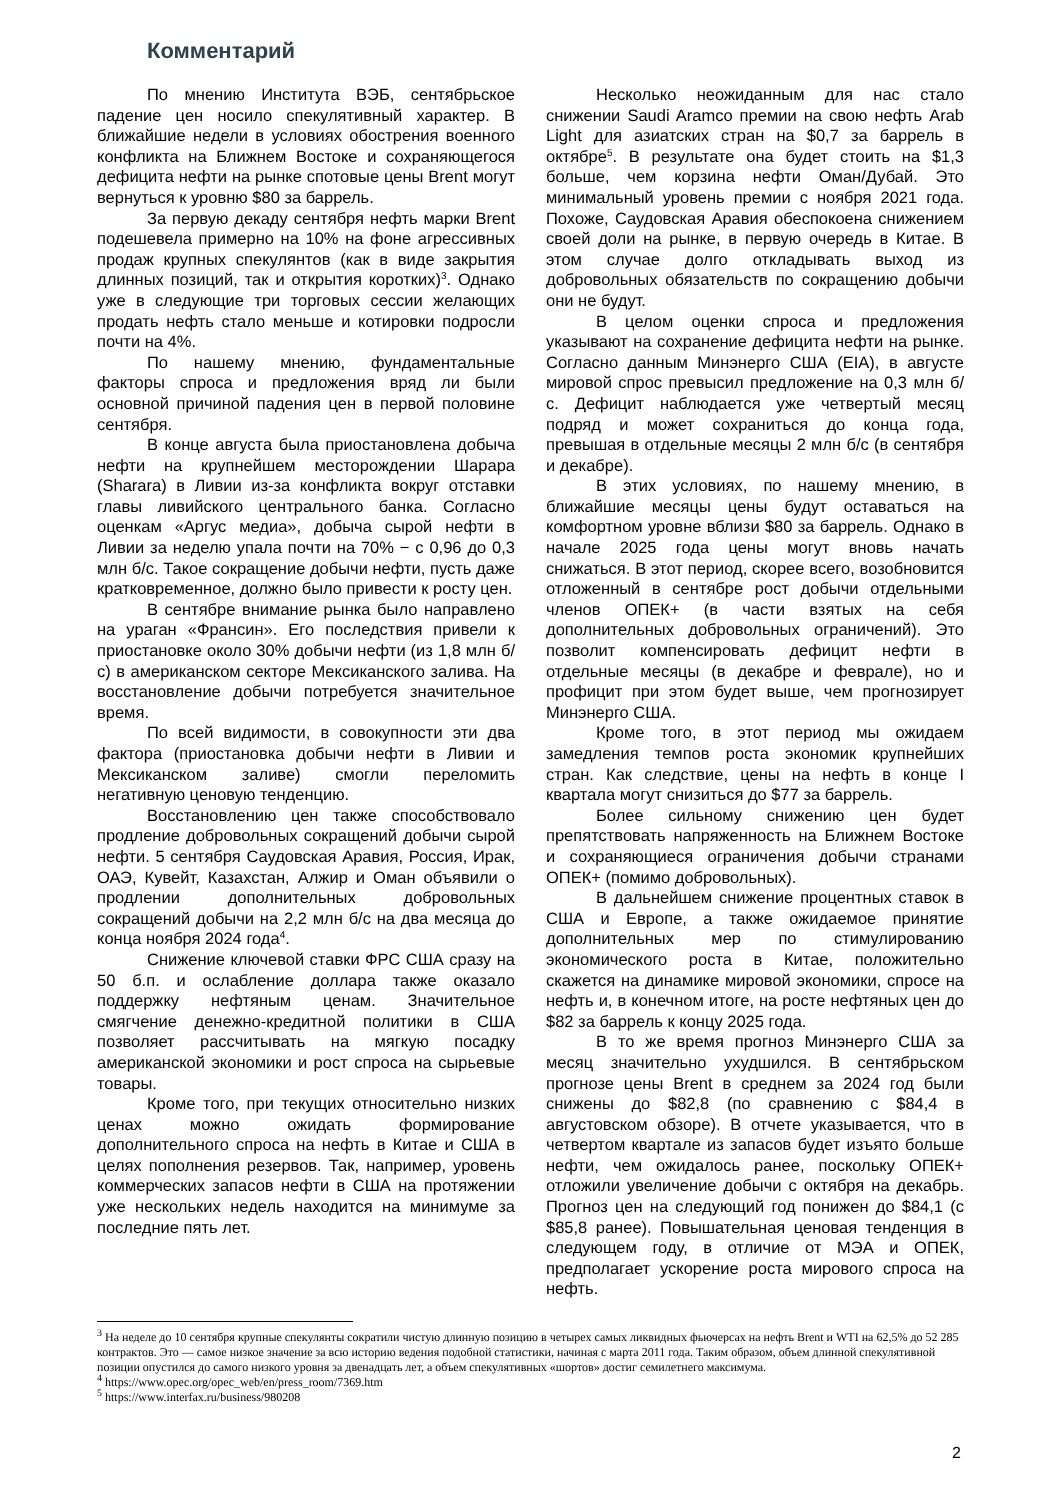Комментарий
По мнению Института ВЭБ, сентябрьское падение цен носило спекулятивный характер. В ближайшие недели в условиях обострения военного конфликта на Ближнем Востоке и сохраняющегося дефицита нефти на рынке спотовые цены Brent могут вернуться к уровню $80 за баррель.
За первую декаду сентября нефть марки Brent подешевела примерно на 10% на фоне агрессивных продаж крупных спекулянтов (как в виде закрытия длинных позиций, так и открытия коротких)<sup>3</sup>. Однако уже в следующие три торговых сессии желающих продать нефть стало меньше и котировки подросли почти на 4%.
По нашему мнению, фундаментальные факторы спроса и предложения вряд ли были основной причиной падения цен в первой половине сентября.
В конце августа была приостановлена добыча нефти на крупнейшем месторождении Шарара (Sharara) в Ливии из-за конфликта вокруг отставки главы ливийского центрального банка. Согласно оценкам «Аргус медиа», добыча сырой нефти в Ливии за неделю упала почти на 70% − с 0,96 до 0,3 млн б/с. Такое сокращение добычи нефти, пусть даже кратковременное, должно было привести к росту цен.
В сентябре внимание рынка было направлено на ураган «Франсин». Его последствия привели к приостановке около 30% добычи нефти (из 1,8 млн б/с) в американском секторе Мексиканского залива. На восстановление добычи потребуется значительное время.
По всей видимости, в совокупности эти два фактора (приостановка добычи нефти в Ливии и Мексиканском заливе) смогли переломить негативную ценовую тенденцию.
Восстановлению цен также способствовало продление добровольных сокращений добычи сырой нефти. 5 сентября Саудовская Аравия, Россия, Ирак, ОАЭ, Кувейт, Казахстан, Алжир и Оман объявили о продлении дополнительных добровольных сокращений добычи на 2,2 млн б/с на два месяца до конца ноября 2024 года<sup>4</sup>.
Снижение ключевой ставки ФРС США сразу на 50 б.п. и ослабление доллара также оказало поддержку нефтяным ценам. Значительное смягчение денежно-кредитной политики в США позволяет рассчитывать на мягкую посадку американской экономики и рост спроса на сырьевые товары.
Кроме того, при текущих относительно низких ценах можно ожидать формирование дополнительного спроса на нефть в Китае и США в целях пополнения резервов. Так, например, уровень коммерческих запасов нефти в США на протяжении уже нескольких недель находится на минимуме за последние пять лет.
Несколько неожиданным для нас стало снижении Saudi Aramco премии на свою нефть Arab Light для азиатских стран на $0,7 за баррель в октябре<sup>5</sup>. В результате она будет стоить на $1,3 больше, чем корзина нефти Оман/Дубай. Это минимальный уровень премии с ноября 2021 года. Похоже, Саудовская Аравия обеспокоена снижением своей доли на рынке, в первую очередь в Китае. В этом случае долго откладывать выход из добровольных обязательств по сокращению добычи они не будут.
В целом оценки спроса и предложения указывают на сохранение дефицита нефти на рынке. Согласно данным Минэнерго США (EIA), в августе мировой спрос превысил предложение на 0,3 млн б/с. Дефицит наблюдается уже четвертый месяц подряд и может сохраниться до конца года, превышая в отдельные месяцы 2 млн б/с (в сентября и декабре).
В этих условиях, по нашему мнению, в ближайшие месяцы цены будут оставаться на комфортном уровне вблизи $80 за баррель. Однако в начале 2025 года цены могут вновь начать снижаться. В этот период, скорее всего, возобновится отложенный в сентябре рост добычи отдельными членов ОПЕК+ (в части взятых на себя дополнительных добровольных ограничений). Это позволит компенсировать дефицит нефти в отдельные месяцы (в декабре и феврале), но и профицит при этом будет выше, чем прогнозирует Минэнерго США.
Кроме того, в этот период мы ожидаем замедления темпов роста экономик крупнейших стран. Как следствие, цены на нефть в конце I квартала могут снизиться до $77 за баррель.
Более сильному снижению цен будет препятствовать напряженность на Ближнем Востоке и сохраняющиеся ограничения добычи странами ОПЕК+ (помимо добровольных).
В дальнейшем снижение процентных ставок в США и Европе, а также ожидаемое принятие дополнительных мер по стимулированию экономического роста в Китае, положительно скажется на динамике мировой экономики, спросе на нефть и, в конечном итоге, на росте нефтяных цен до $82 за баррель к концу 2025 года.
В то же время прогноз Минэнерго США за месяц значительно ухудшился. В сентябрьском прогнозе цены Brent в среднем за 2024 год были снижены до $82,8 (по сравнению с $84,4 в августовском обзоре). В отчете указывается, что в четвертом квартале из запасов будет изъято больше нефти, чем ожидалось ранее, поскольку ОПЕК+ отложили увеличение добычи с октября на декабрь. Прогноз цен на следующий год понижен до $84,1 (с $85,8 ранее). Повышательная ценовая тенденция в следующем году, в отличие от МЭА и ОПЕК, предполагает ускорение роста мирового спроса на нефть.
<sup>3</sup> На неделе до 10 сентября крупные спекулянты сократили чистую длинную позицию в четырех самых ликвидных фьючерсах на нефть Brent и WTI на 62,5% до 52 285 контрактов. Это — самое низкое значение за всю историю ведения подобной статистики, начиная с марта 2011 года. Таким образом, объем длинной спекулятивной позиции опустился до самого низкого уровня за двенадцать лет, а объем спекулятивных «шортов» достиг семилетнего максимума.
<sup>4</sup> https://www.opec.org/opec_web/en/press_room/7369.htm
<sup>5</sup> https://www.interfax.ru/business/980208
2